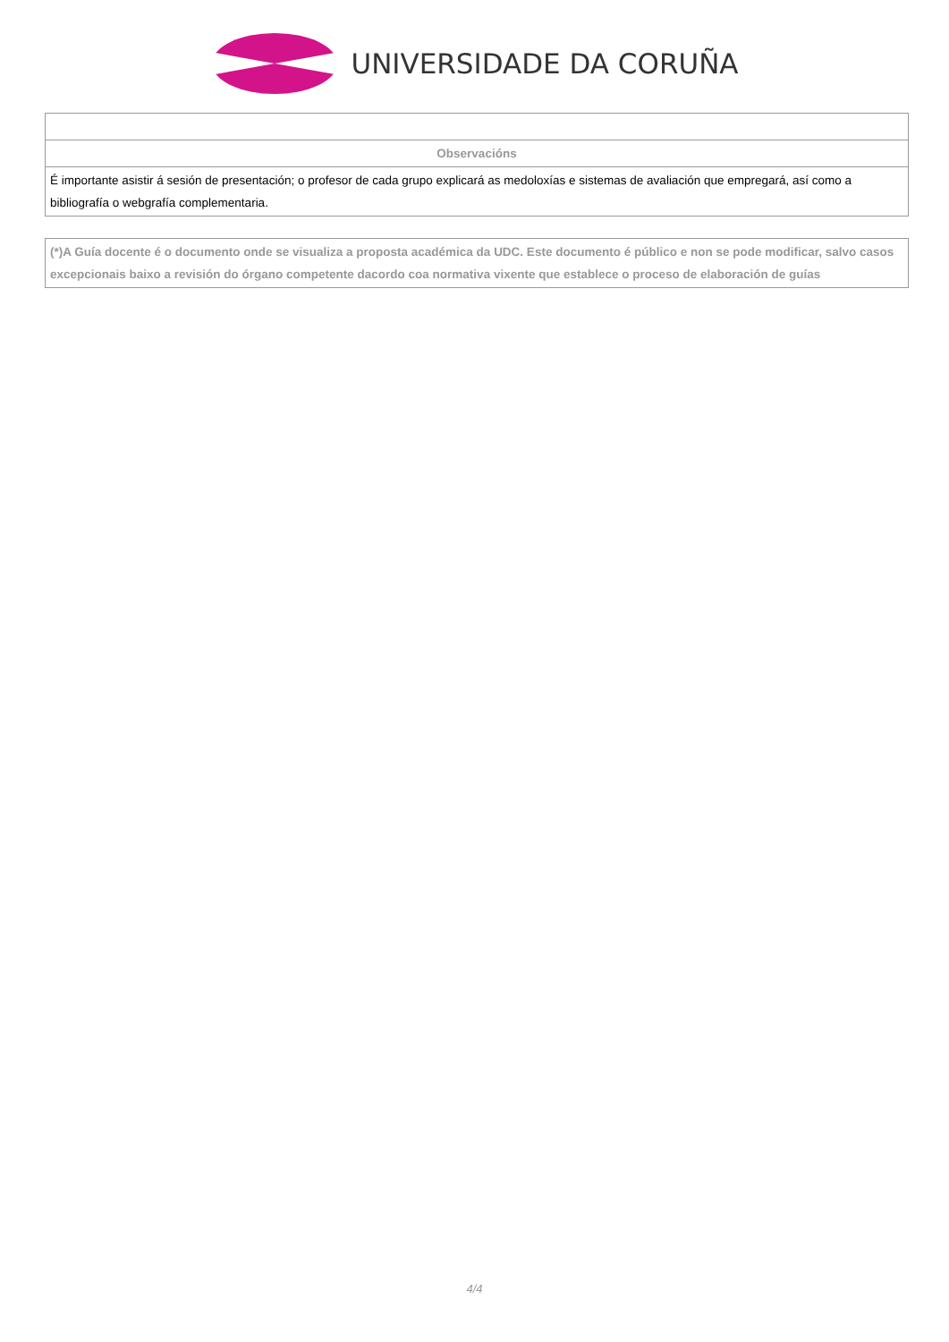UNIVERSIDADE DA CORUÑA
| Observacións |
| É importante asistir á sesión de presentación; o profesor de cada grupo explicará as medoloxías e sistemas de avaliación que empregará, así como a bibliografía o webgrafía complementaria. |
| (*)A Guía docente é o documento onde se visualiza a proposta académica da UDC. Este documento é público e non se pode modificar, salvo casos excepcionais baixo a revisión do órgano competente dacordo coa normativa vixente que establece o proceso de elaboración de guías |
4/4